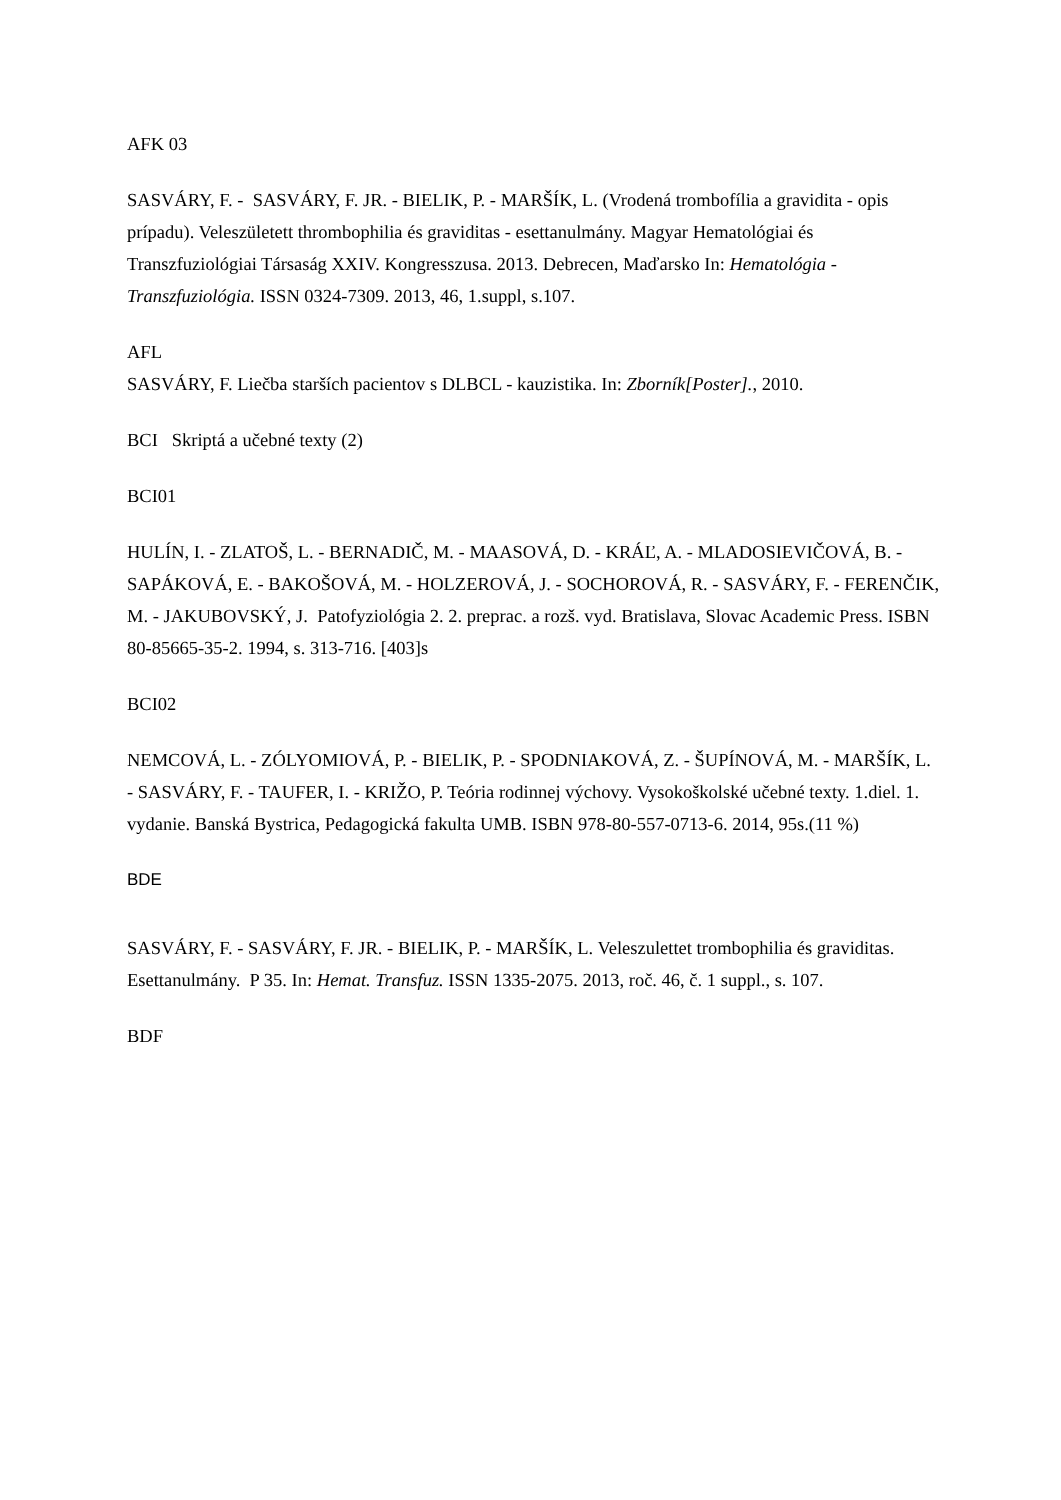AFK 03
SASVÁRY, F. - SASVÁRY, F. JR. - BIELIK, P. - MARŠÍK, L. (Vrodená trombofília a gravidita - opis prípadu). Veleszületett thrombophilia és graviditas - esettanulmány. Magyar Hematológiai és Transzfuziológiai Társaság XXIV. Kongresszusa. 2013. Debrecen, Maďarsko In: Hematológia - Transzfuziológia. ISSN 0324-7309. 2013, 46, 1.suppl, s.107.
AFL
SASVÁRY, F. Liečba starších pacientov s DLBCL - kauzistika. In: Zborník[Poster]., 2010.
BCI Skriptá a učebné texty (2)
BCI01
HULÍN, I. - ZLATOŠ, L. - BERNADIČ, M. - MAASOVÁ, D. - KRÁĽ, A. - MLADOSIEVIČOVÁ, B. - SAPÁKOVÁ, E. - BAKOŠOVÁ, M. - HOLZEROVÁ, J. - SOCHOROVÁ, R. - SASVÁRY, F. - FERENČIK, M. - JAKUBOVSKÝ, J. Patofyziológia 2. 2. preprac. a rozš. vyd. Bratislava, Slovac Academic Press. ISBN 80-85665-35-2. 1994, s. 313-716. [403]s
BCI02
NEMCOVÁ, L. - ZÓLYOMIOVÁ, P. - BIELIK, P. - SPODNIAKOVÁ, Z. - ŠUPÍNOVÁ, M. - MARŠÍK, L. - SASVÁRY, F. - TAUFER, I. - KRIŽO, P. Teória rodinnej výchovy. Vysokoškolské učebné texty. 1.diel. 1. vydanie. Banská Bystrica, Pedagogická fakulta UMB. ISBN 978-80-557-0713-6. 2014, 95s.(11 %)
BDE
SASVÁRY, F. - SASVÁRY, F. JR. - BIELIK, P. - MARŠÍK, L. Veleszulettet trombophilia és graviditas. Esettanulmány. P 35. In: Hemat. Transfuz. ISSN 1335-2075. 2013, roč. 46, č. 1 suppl., s. 107.
BDF